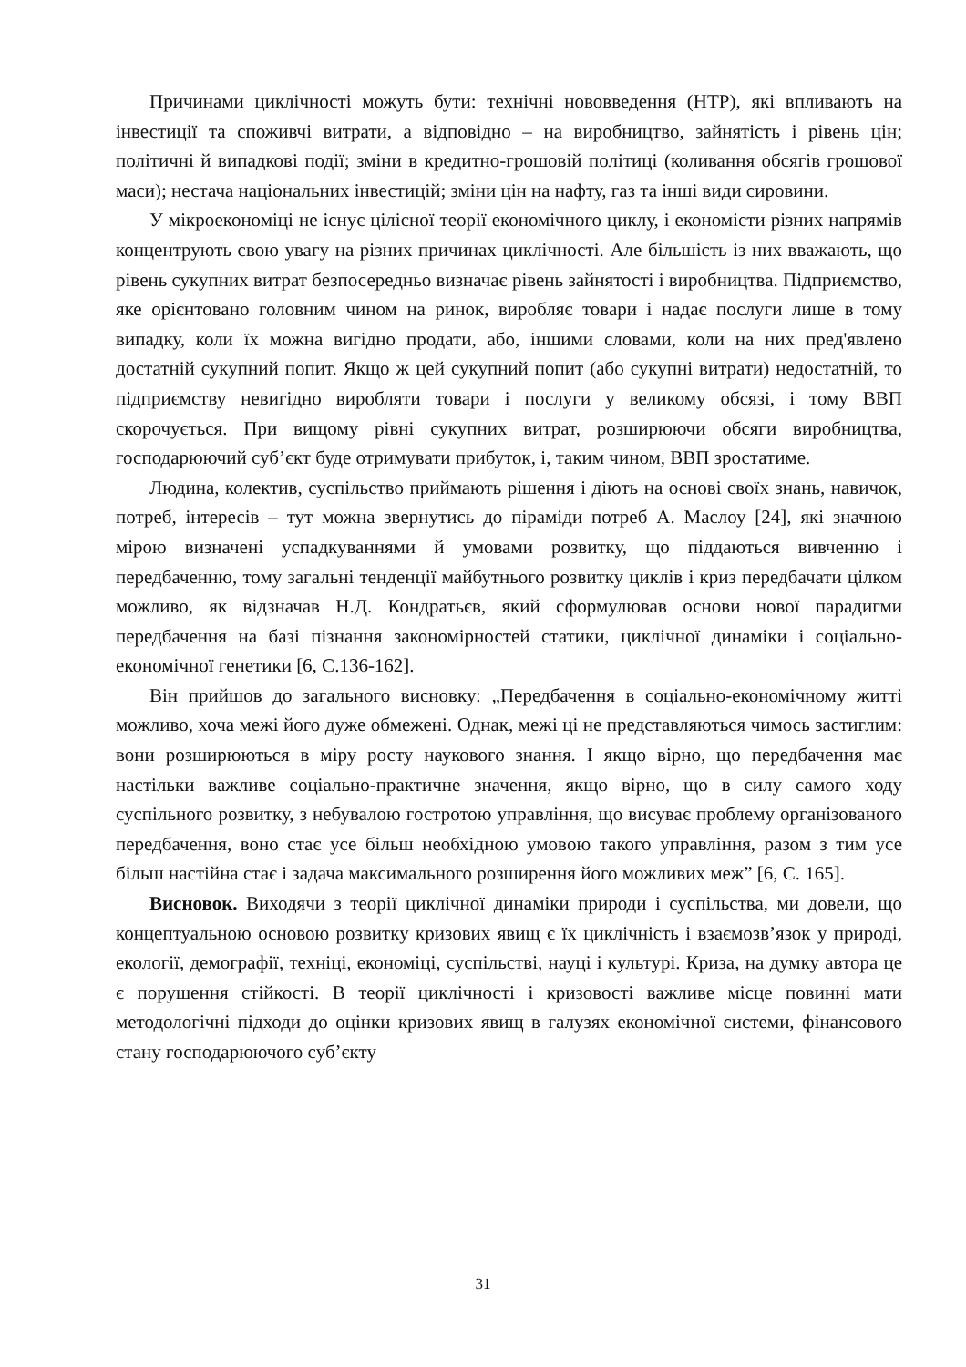Причинами циклічності можуть бути: технічні нововведення (НТР), які впливають на інвестиції та споживчі витрати, а відповідно – на виробництво, зайнятість і рівень цін; політичні й випадкові події; зміни в кредитно-грошовій політиці (коливання обсягів грошової маси); нестача національних інвестицій; зміни цін на нафту, газ та інші види сировини.
У мікроекономіці не існує цілісної теорії економічного циклу, і економісти різних напрямів концентрують свою увагу на різних причинах циклічності. Але більшість із них вважають, що рівень сукупних витрат безпосередньо визначає рівень зайнятості і виробництва. Підприємство, яке орієнтовано головним чином на ринок, виробляє товари і надає послуги лише в тому випадку, коли їх можна вигідно продати, або, іншими словами, коли на них пред'явлено достатній сукупний попит. Якщо ж цей сукупний попит (або сукупні витрати) недостатній, то підприємству невигідно виробляти товари і послуги у великому обсязі, і тому ВВП скорочується. При вищому рівні сукупних витрат, розширюючи обсяги виробництва, господарюючий суб’єкт буде отримувати прибуток, і, таким чином, ВВП зростатиме.
Людина, колектив, суспільство приймають рішення і діють на основі своїх знань, навичок, потреб, інтересів – тут можна звернутись до піраміди потреб А. Маслоу [24], які значною мірою визначені успадкуваннями й умовами розвитку, що піддаються вивченню і передбаченню, тому загальні тенденції майбутнього розвитку циклів і криз передбачати цілком можливо, як відзначав Н.Д. Кондратьєв, який сформулював основи нової парадигми передбачення на базі пізнання закономірностей статики, циклічної динаміки і соціально-економічної генетики [6, С.136-162].
Він прийшов до загального висновку: „Передбачення в соціально-економічному житті можливо, хоча межі його дуже обмежені. Однак, межі ці не представляються чимось застиглим: вони розширюються в міру росту наукового знання. І якщо вірно, що передбачення має настільки важливе соціально-практичне значення, якщо вірно, що в силу самого ходу суспільного розвитку, з небувалою гостротою управління, що висуває проблему організованого передбачення, воно стає усе більш необхідною умовою такого управління, разом з тим усе більш настійна стає і задача максимального розширення його можливих меж” [6, С. 165].
Висновок. Виходячи з теорії циклічної динаміки природи і суспільства, ми довели, що концептуальною основою розвитку кризових явищ є їх циклічність і взаємозв’язок у природі, екології, демографії, техніці, економіці, суспільстві, науці і культурі. Криза, на думку автора це є порушення стійкості. В теорії циклічності і кризовості важливе місце повинні мати методологічні підходи до оцінки кризових явищ в галузях економічної системи, фінансового стану господарюючого суб’єкту
31